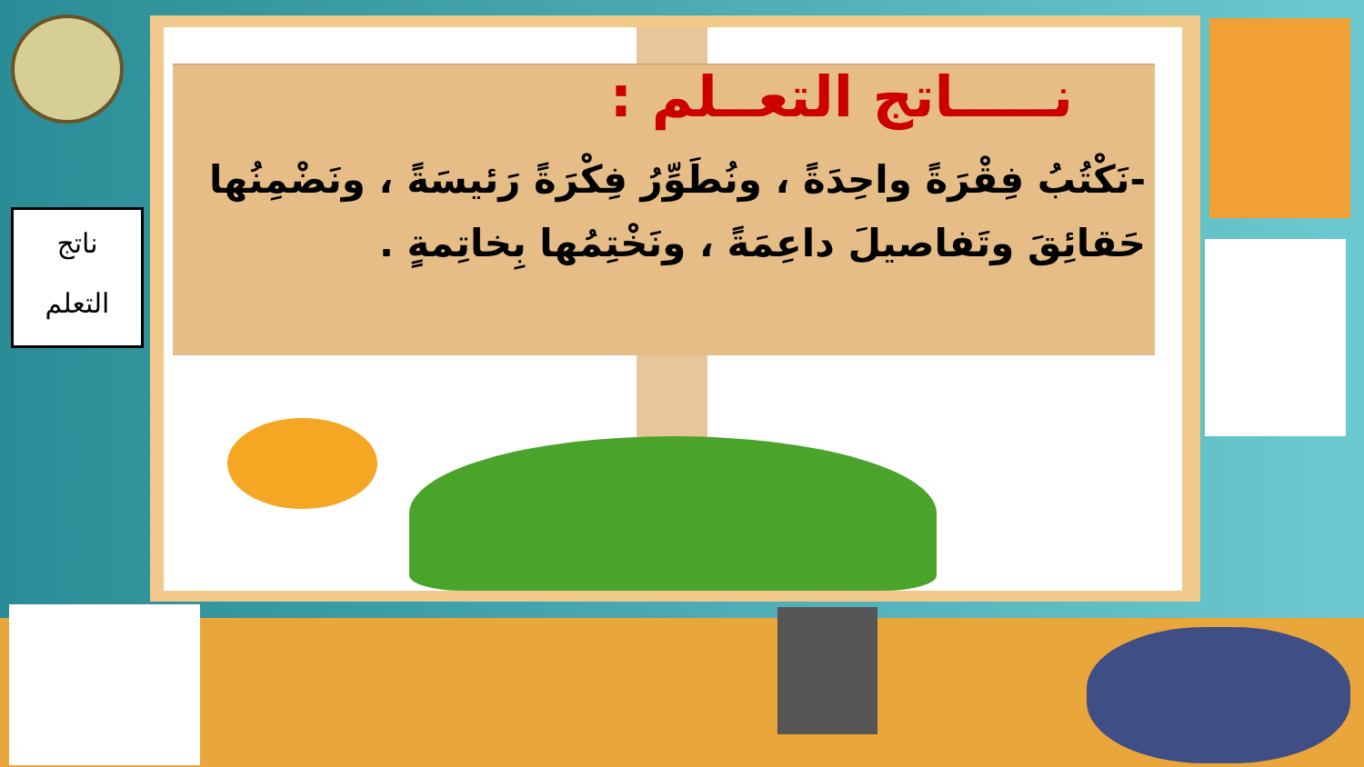ناتج
التعلم
نـــــاتج التعــلم :
-نَكْتُبُ فِقْرَةً واحِدَةً ، ونُطَوِّرُ فِكْرَةً رَئيسَةً ، ونَضْمِنُها حَقائِقَ وتَفاصيلَ داعِمَةً ، ونَخْتِمُها بِخاتِمةٍ .